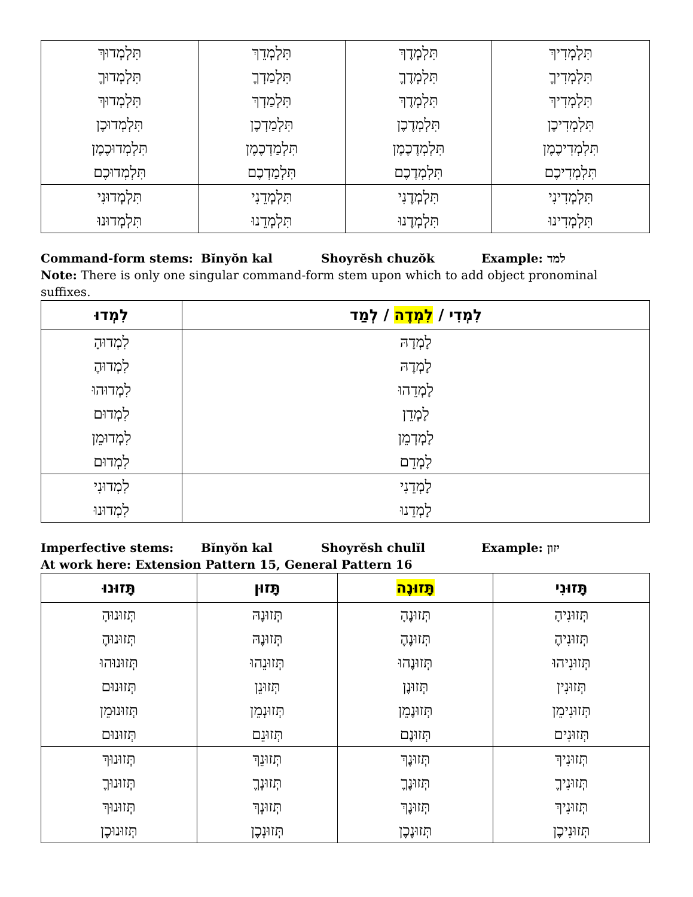| תִּלְמְדִיךְ תִּלְמְדִיךֶ תִּלְמְדִיךְ תִּלְמְדִיכֶן תִּלְמְדִיכֶמֶן תִּלְמְדִיכֶם | תִּלְמְדֶךְ תִּלְמְדֶךֶ תִּלְמְדֶךְ תִּלְמְדֶכֶן תִּלְמְדֶכֶמֶן תִּלְמְדֶכֶם | תִּלְמְדֵךְ תִּלְמַדְךֶ תִּלְמַדְךְ תִּלְמַדְכֶן תִּלְמַדְכֶמֶן תִּלְמַדְכֶם | תִּלְמְדוּךְ תִּלְמְדוּךֶ תִּלְמְדוּךְ תִּלְמְדוּכֶן תִּלְמְדוּכֶמֶן תִּלְמְדוּכֶם |
| תִּלְמְדִינִי תִּלְמְדִינוּ | תִּלְמְדֶנִי תִּלְמְדֶנוּ | תִּלְמְדֵנִי תִּלְמְדֵנוּ | תִּלְמְדוּנִי תִּלְמְדוּנוּ |
Command-form stems: Bĭnyŏn kal Shoyrĕsh chuzŏk Example: למד
Note: There is only one singular command-form stem upon which to add object pronominal suffixes.
| לִמְדִי / לִמְדֶה / לְמַד | לִמְדוּ |
| --- | --- |
| לָמְדָהּ לָמְדֶהּ לָמְדֵהוּ לָמְדֵן לָמְדְמֵן לָמְדֵם | לִמְדוּהָ לִמְדוּהֶ לִמְדוּהוּ לִמְדוּם לִמְדוּמֵן לִמְדוּם |
| לָמְדֵנִי לָמְדֵנוּ | לִמְדוּנִי לִמְדוּנוּ |
Imperfective stems: Bĭnyŏn kal Shoyrĕsh chulĭl Example: יזון
At work here: Extension Pattern 15, General Pattern 16
| תָּזוּנִי | תָּזוּנֶה | תָּזוּן | תָּזוּנוּ |
| --- | --- | --- | --- |
| תְּזוּנִיהָ תְּזוּנִיהֶ תְּזוּנִיהוּ תְּזוּנִין תְּזוּנִימֵן תְּזוּנִים | תְּזוּנֶהָ תְּזוּנֶהֶ תְּזוּנֶהוּ תְּזוּנֶן תְּזוּנֶמֵן תְּזוּנֶם | תְּזוּנָהּ תְּזוּנֶהּ תְּזוּנֵהוּ תְּזוּנֵן תְּזוּנְמֵן תְּזוּנֵם | תְּזוּנוּהָ תְּזוּנוּהֶ תְּזוּנוּהוּ תְּזוּנוּם תְּזוּנוּמֵן תְּזוּנוּם |
| תְּזוּנִיךְ תְּזוּנִיךֶ תְּזוּנִיךְ תְּזוּנִיכֶן | תְּזוּנֶךְ תְּזוּנֶךֶ תְּזוּנֶךְ תְּזוּנֶכֶן | תְּזוּנֵךְ תְּזוּנְךֶ תְּזוּנְךְ תְּזוּנְכֶן | תְּזוּנוּךְ תְּזוּנוּךֶ תְּזוּנוּךְ תְּזוּנוּכֶן |